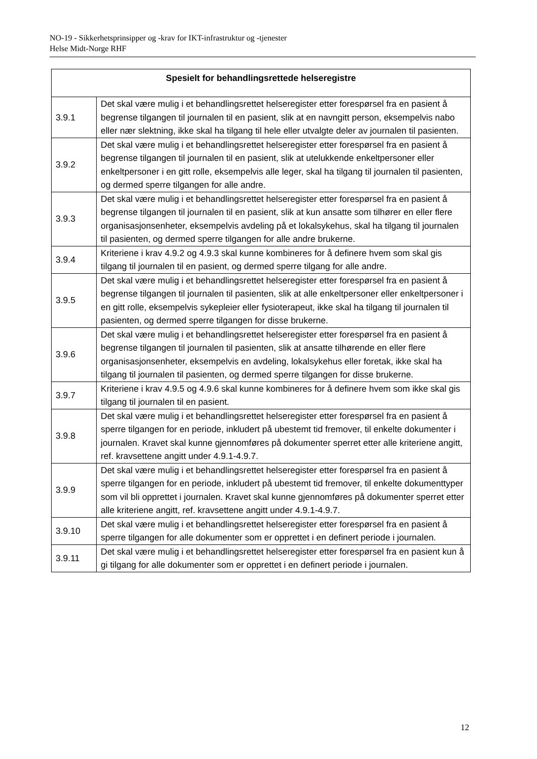NO-19 - Sikkerhetsprinsipper og -krav for IKT-infrastruktur og -tjenester
Helse Midt-Norge RHF
| Spesielt for behandlingsrettede helseregistre | |
| --- | --- |
| 3.9.1 | Det skal være mulig i et behandlingsrettet helseregister etter forespørsel fra en pasient å begrense tilgangen til journalen til en pasient, slik at en navngitt person, eksempelvis nabo eller nær slektning, ikke skal ha tilgang til hele eller utvalgte deler av journalen til pasienten. |
| 3.9.2 | Det skal være mulig i et behandlingsrettet helseregister etter forespørsel fra en pasient å begrense tilgangen til journalen til en pasient, slik at utelukkende enkeltpersoner eller enkeltpersoner i en gitt rolle, eksempelvis alle leger, skal ha tilgang til journalen til pasienten, og dermed sperre tilgangen for alle andre. |
| 3.9.3 | Det skal være mulig i et behandlingsrettet helseregister etter forespørsel fra en pasient å begrense tilgangen til journalen til en pasient, slik at kun ansatte som tilhører en eller flere organisasjonsenheter, eksempelvis avdeling på et lokalsykehus, skal ha tilgang til journalen til pasienten, og dermed sperre tilgangen for alle andre brukerne. |
| 3.9.4 | Kriteriene i krav 4.9.2 og 4.9.3 skal kunne kombineres for å definere hvem som skal gis tilgang til journalen til en pasient, og dermed sperre tilgang for alle andre. |
| 3.9.5 | Det skal være mulig i et behandlingsrettet helseregister etter forespørsel fra en pasient å begrense tilgangen til journalen til pasienten, slik at alle enkeltpersoner eller enkeltpersoner i en gitt rolle, eksempelvis sykepleier eller fysioterapeut, ikke skal ha tilgang til journalen til pasienten, og dermed sperre tilgangen for disse brukerne. |
| 3.9.6 | Det skal være mulig i et behandlingsrettet helseregister etter forespørsel fra en pasient å begrense tilgangen til journalen til pasienten, slik at ansatte tilhørende en eller flere organisasjonsenheter, eksempelvis en avdeling, lokalsykehus eller foretak, ikke skal ha tilgang til journalen til pasienten, og dermed sperre tilgangen for disse brukerne. |
| 3.9.7 | Kriteriene i krav 4.9.5 og 4.9.6 skal kunne kombineres for å definere hvem som ikke skal gis tilgang til journalen til en pasient. |
| 3.9.8 | Det skal være mulig i et behandlingsrettet helseregister etter forespørsel fra en pasient å sperre tilgangen for en periode, inkludert på ubestemt tid fremover, til enkelte dokumenter i journalen. Kravet skal kunne gjennomføres på dokumenter sperret etter alle kriteriene angitt, ref. kravsettene angitt under 4.9.1-4.9.7. |
| 3.9.9 | Det skal være mulig i et behandlingsrettet helseregister etter forespørsel fra en pasient å sperre tilgangen for en periode, inkludert på ubestemt tid fremover, til enkelte dokumenttyper som vil bli opprettet i journalen. Kravet skal kunne gjennomføres på dokumenter sperret etter alle kriteriene angitt, ref. kravsettene angitt under 4.9.1-4.9.7. |
| 3.9.10 | Det skal være mulig i et behandlingsrettet helseregister etter forespørsel fra en pasient å sperre tilgangen for alle dokumenter som er opprettet i en definert periode i journalen. |
| 3.9.11 | Det skal være mulig i et behandlingsrettet helseregister etter forespørsel fra en pasient kun å gi tilgang for alle dokumenter som er opprettet i en definert periode i journalen. |
12